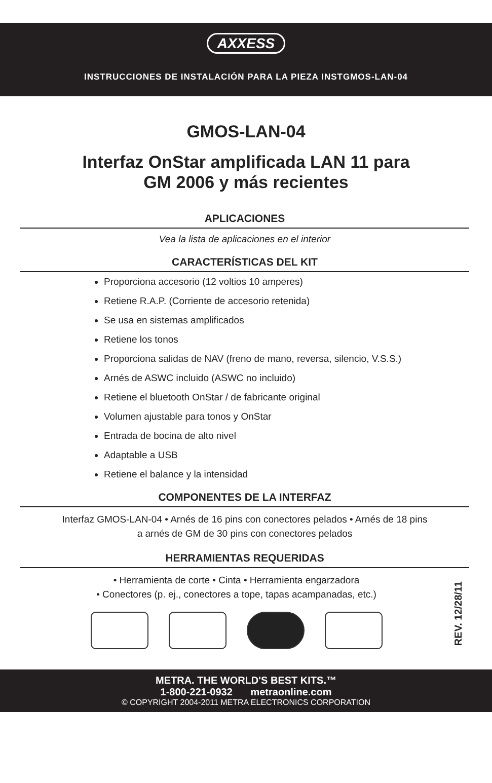AXXESS
INSTRUCCIONES DE INSTALACIÓN PARA LA PIEZA INSTGMOS-LAN-04
GMOS-LAN-04
Interfaz OnStar amplificada LAN 11 para
GM 2006 y más recientes
APLICACIONES
Vea la lista de aplicaciones en el interior
CARACTERÍSTICAS DEL KIT
Proporciona accesorio (12 voltios 10 amperes)
Retiene R.A.P. (Corriente de accesorio retenida)
Se usa en sistemas amplificados
Retiene los tonos
Proporciona salidas de NAV (freno de mano, reversa, silencio, V.S.S.)
Arnés de ASWC incluido (ASWC no incluido)
Retiene el bluetooth OnStar / de fabricante original
Volumen ajustable para tonos y OnStar
Entrada de bocina de alto nivel
Adaptable a USB
Retiene el balance y la intensidad
COMPONENTES DE LA INTERFAZ
Interfaz GMOS-LAN-04 • Arnés de 16 pins con conectores pelados • Arnés de 18 pins
a arnés de GM de 30 pins con conectores pelados
HERRAMIENTAS REQUERIDAS
• Herramienta de corte • Cinta • Herramienta engarzadora
• Conectores (p. ej., conectores a tope, tapas acampanadas, etc.)
REV. 12/28/11
METRA. THE WORLD'S BEST KITS.™
1-800-221-0932 metraonline.com
© COPYRIGHT 2004-2011 METRA ELECTRONICS CORPORATION